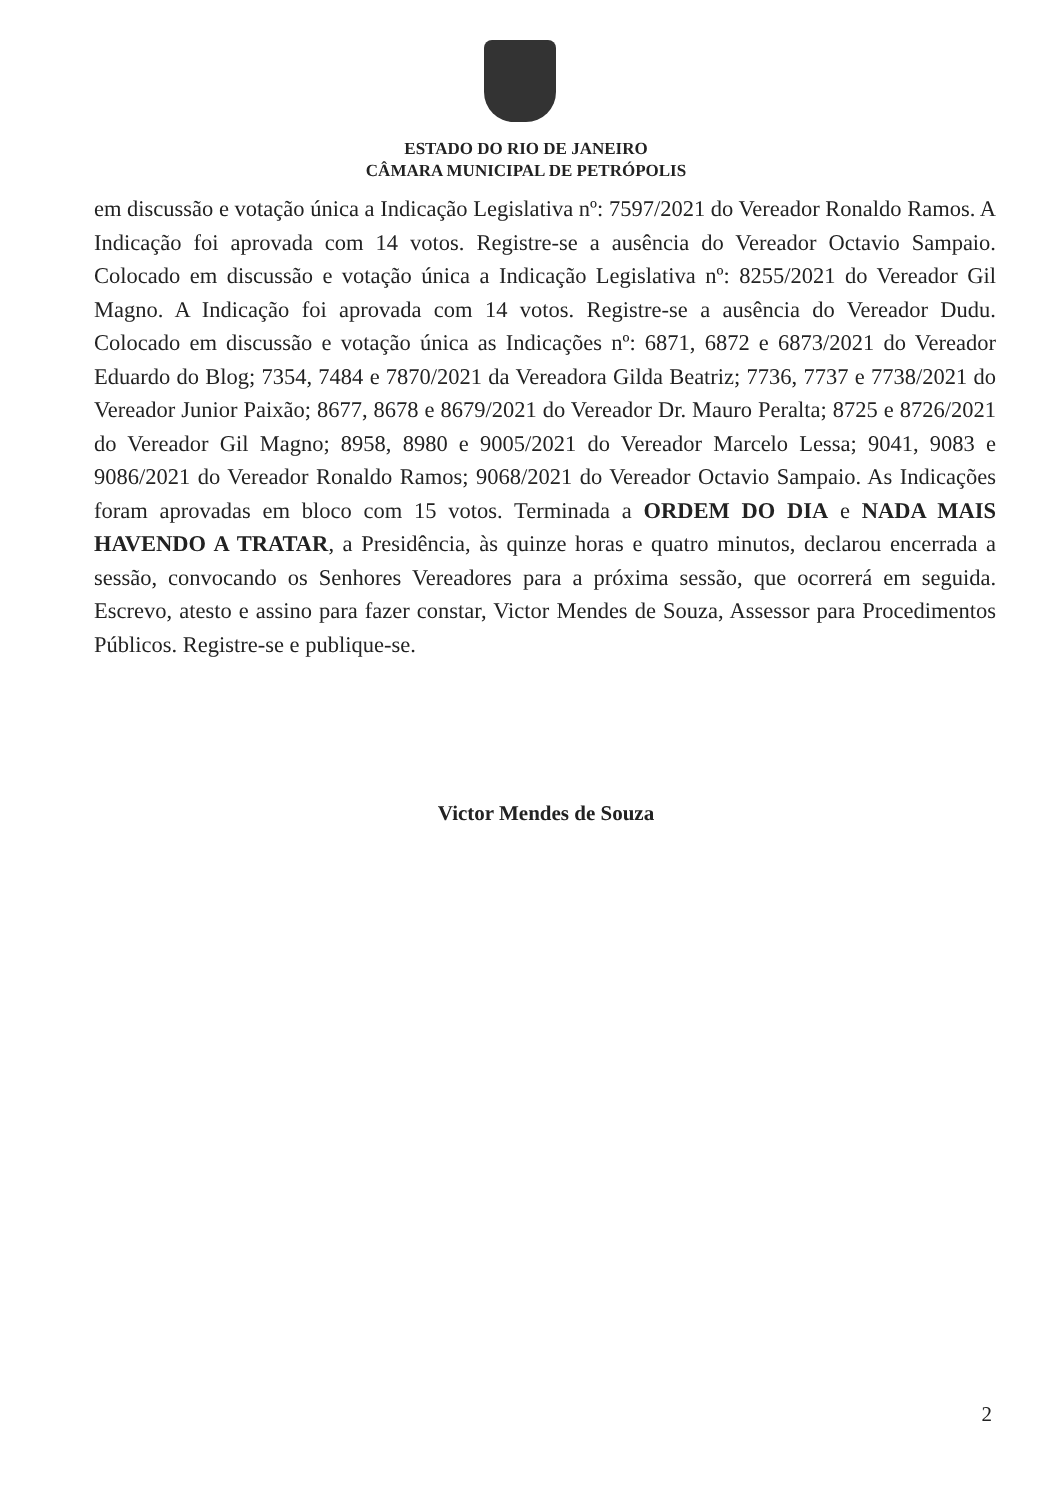ESTADO DO RIO DE JANEIRO
CÂMARA MUNICIPAL DE PETRÓPOLIS
em discussão e votação única a Indicação Legislativa nº: 7597/2021 do Vereador Ronaldo Ramos. A Indicação foi aprovada com 14 votos. Registre-se a ausência do Vereador Octavio Sampaio. Colocado em discussão e votação única a Indicação Legislativa nº: 8255/2021 do Vereador Gil Magno. A Indicação foi aprovada com 14 votos. Registre-se a ausência do Vereador Dudu. Colocado em discussão e votação única as Indicações nº: 6871, 6872 e 6873/2021 do Vereador Eduardo do Blog; 7354, 7484 e 7870/2021 da Vereadora Gilda Beatriz; 7736, 7737 e 7738/2021 do Vereador Junior Paixão; 8677, 8678 e 8679/2021 do Vereador Dr. Mauro Peralta; 8725 e 8726/2021 do Vereador Gil Magno; 8958, 8980 e 9005/2021 do Vereador Marcelo Lessa; 9041, 9083 e 9086/2021 do Vereador Ronaldo Ramos; 9068/2021 do Vereador Octavio Sampaio. As Indicações foram aprovadas em bloco com 15 votos. Terminada a ORDEM DO DIA e NADA MAIS HAVENDO A TRATAR, a Presidência, às quinze horas e quatro minutos, declarou encerrada a sessão, convocando os Senhores Vereadores para a próxima sessão, que ocorrerá em seguida. Escrevo, atesto e assino para fazer constar, Victor Mendes de Souza, Assessor para Procedimentos Públicos. Registre-se e publique-se.
Victor Mendes de Souza
2